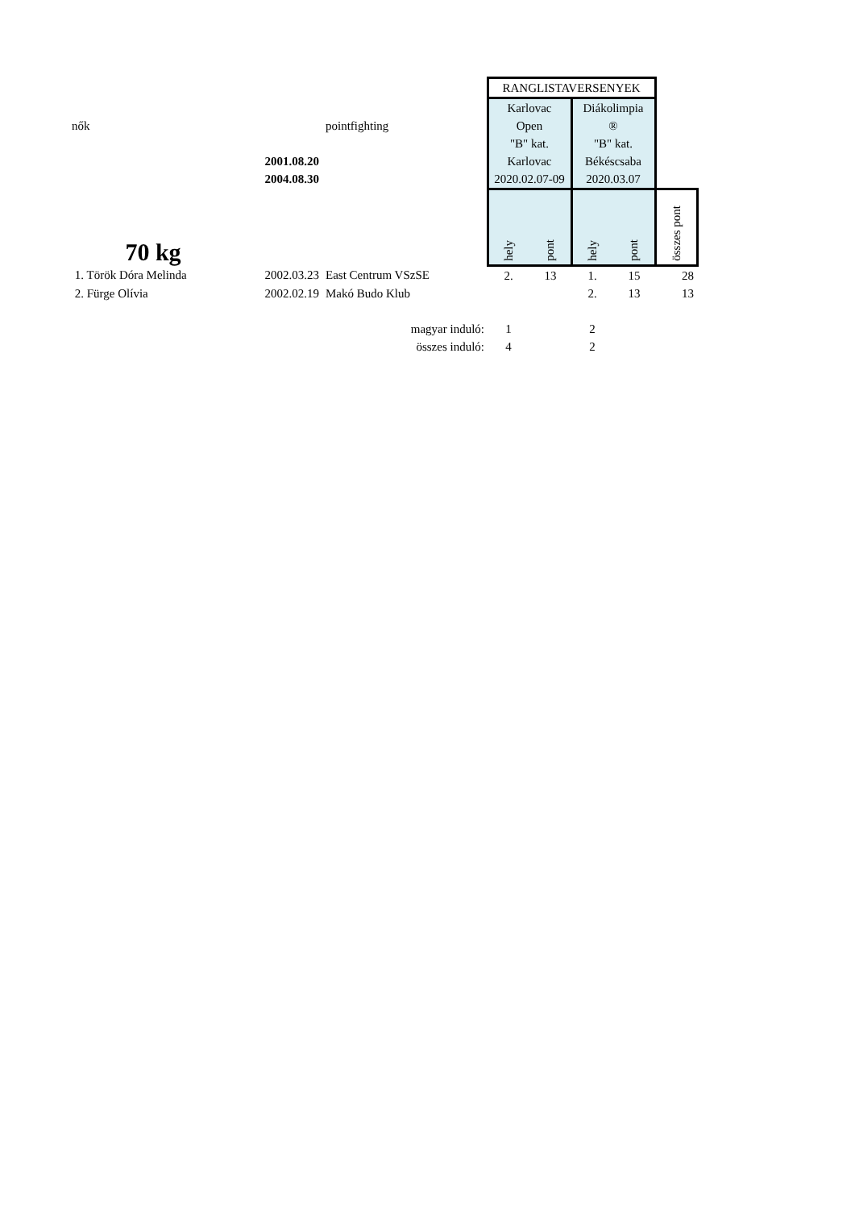| | | | RANGLISTAVERSENYEK | | | | |
| | | | Karlovac | | Diákolimpia | | |
| nők | | pointfighting | Open | | ® | | |
| | | | "B" kat. | | "B" kat. | | |
| | 2001.08.20 | | Karlovac | | Békéscsaba | | |
| | 2004.08.30 | | 2020.02.07-09 | | 2020.03.07 | | |
| 70 kg | | | hely | pont | hely | pont | összes pont |
| 1. Török Dóra Melinda | 2002.03.23 | East Centrum VSzSE | 2. | 13 | 1. | 15 | 28 |
| 2. Fürge Olívia | 2002.02.19 | Makó Budo Klub | | | 2. | 13 | 13 |
| | | magyar induló: | 1 | | 2 | | |
| | | összes induló: | 4 | | 2 | | |